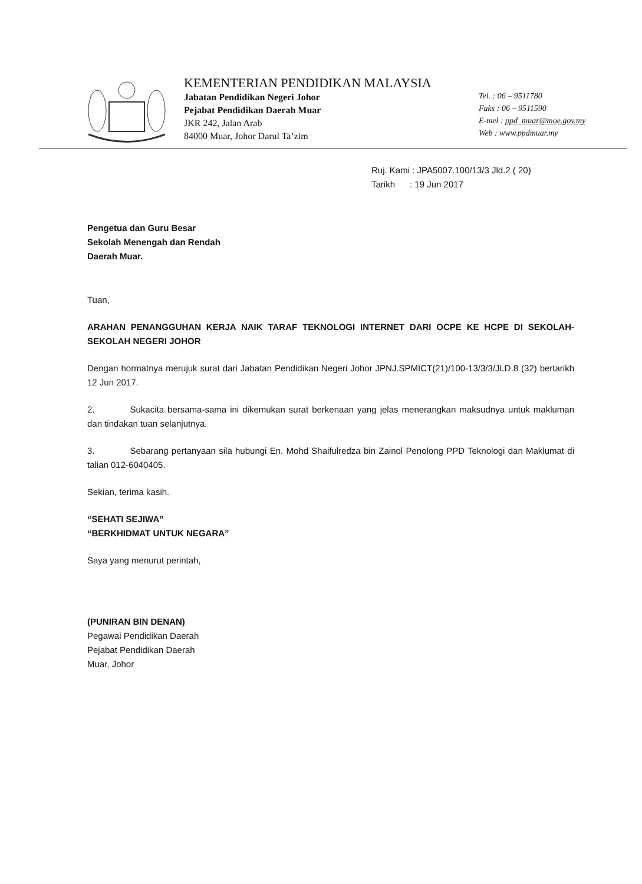KEMENTERIAN PENDIDIKAN MALAYSIA
Jabatan Pendidikan Negeri Johor
Pejabat Pendidikan Daerah Muar
JKR 242, Jalan Arab
84000 Muar, Johor Darul Ta’zim
Tel. : 06 – 9511780
Faks : 06 – 9511590
E-mel : ppd_muar@moe.gov.my
Web : www.ppdmuar.my
Ruj. Kami : JPA5007.100/13/3 Jld.2 ( 20)
Tarikh : 19 Jun 2017
Pengetua dan Guru Besar
Sekolah Menengah dan Rendah
Daerah Muar.
Tuan,
ARAHAN PENANGGUHAN KERJA NAIK TARAF TEKNOLOGI INTERNET DARI OCPE KE HCPE DI SEKOLAH-SEKOLAH NEGERI JOHOR
Dengan hormatnya merujuk surat dari Jabatan Pendidikan Negeri Johor JPNJ.SPMICT(21)/100-13/3/3/JLD.8 (32) bertarikh 12 Jun 2017.
2. Sukacita bersama-sama ini dikemukan surat berkenaan yang jelas menerangkan maksudnya untuk makluman dan tindakan tuan selanjutnya.
3. Sebarang pertanyaan sila hubungi En. Mohd Shaifulredza bin Zainol Penolong PPD Teknologi dan Maklumat di talian 012-6040405.
Sekian, terima kasih.
“SEHATI SEJIWA”
“BERKHIDMAT UNTUK NEGARA”
Saya yang menurut perintah,
(PUNIRAN BIN DENAN)
Pegawai Pendidikan Daerah
Pejabat Pendidikan Daerah
Muar, Johor